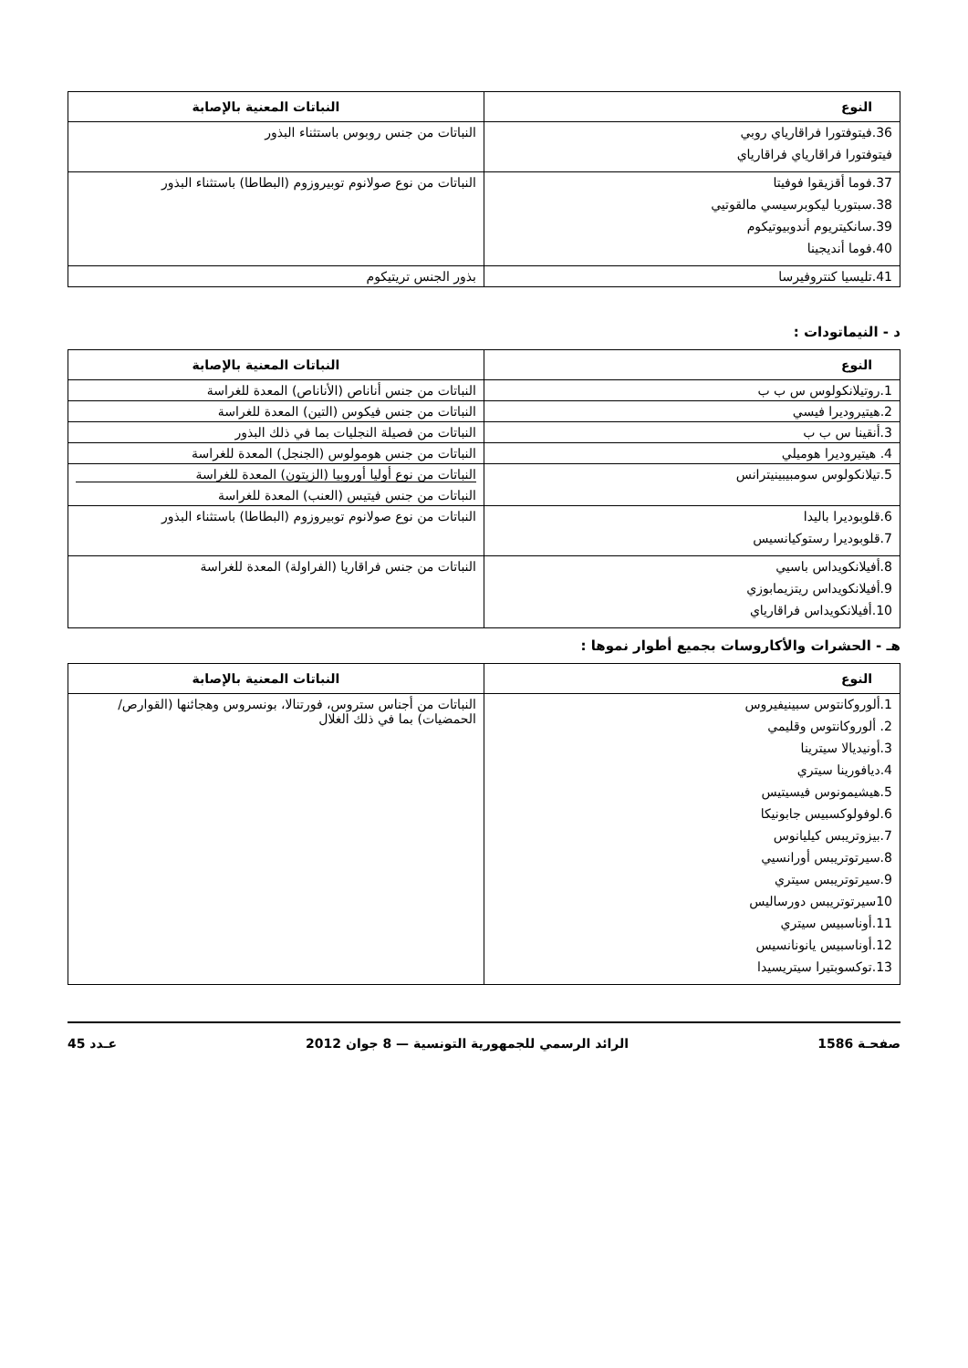| النوع | النباتات المعنية بالإصابة |
| --- | --- |
| 36.فيتوفتورا فراقارياي روبي فيتوفتورا فراقارياي فراقارياي | النباتات من جنس روبوس باستثناء البذور |
| 37.فوما أقزيقوا فوفيتا 38.سبتوريا ليكوبرسيسي مالقوتيي 39.سانكيتريوم أندوبيوتيكوم 40.فوما أنديجينا | النباتات من نوع صولانوم توبيروزوم (البطاطا) باستثناء البذور |
| 41.تليسيا كنتروفيرسا | بذور الجنس تريتيكوم |
د - النيماتودات :
| النوع | النباتات المعنية بالإصابة |
| --- | --- |
| 1.روتيلانكولوس س ب ب | النباتات من جنس أناناص (الأناناص) المعدة للغراسة |
| 2.هيتيروديرا فيسي | النباتات من جنس فيكوس (التين) المعدة للغراسة |
| 3.أنقينا س ب ب | النباتات من فصيلة النجليات بما في ذلك البذور |
| 4. هيتيروديرا هوميلي | النباتات من جنس هومولوس (الجنجل) المعدة للغراسة |
| 5.تيلانكولوس سومبيبينيترانس | النباتات من نوع أوليا أوروبيا (الزيتون) المعدة للغراسة النباتات من جنس فيتيس (العنب) المعدة للغراسة |
| 6.قلوبوديرا باليدا 7.قلوبوديرا رستوكيانسيس | النباتات من نوع صولانوم توبيروزوم (البطاطا) باستثناء البذور |
| 8.أفيلانكويداس باسيي 9.أفيلانكويداس ريتزيمابوزي 10.أفيلانكويداس فراقارياي | النباتات من جنس فراقاريا (الفراولة) المعدة للغراسة |
هـ - الحشرات والأكاروسات بجميع أطوار نموها :
| النوع | النباتات المعنية بالإصابة |
| --- | --- |
| 1.ألوروكانتوس سبينيفيروس 2. ألوروكانتوس وقليمي 3.أونيديالا سيترينا 4.ديافورينا سيتري 5.هيشيمونوس فيسيتيس 6.لوفولوكسبيس جابونيكا 7.بيزوتريبس كيليانوس 8.سيرتوتريبس أورانسيي 9.سيرتوتريبس سيتري 10سيرتوتريبس دورساليس 11.أوناسبيس سيتري 12.أوناسبيس يانونانسيس 13.توكسوبتيرا سيتريسيدا | النباتات من أجناس ستروس، فورتنالا، بونسروس وهجائنها (القوارص/الحمضيات) بما في ذلك الغلال |
صفحـة 1586 الرائد الرسمي للجمهورية التونسية — 8 جوان 2012 عـدد 45